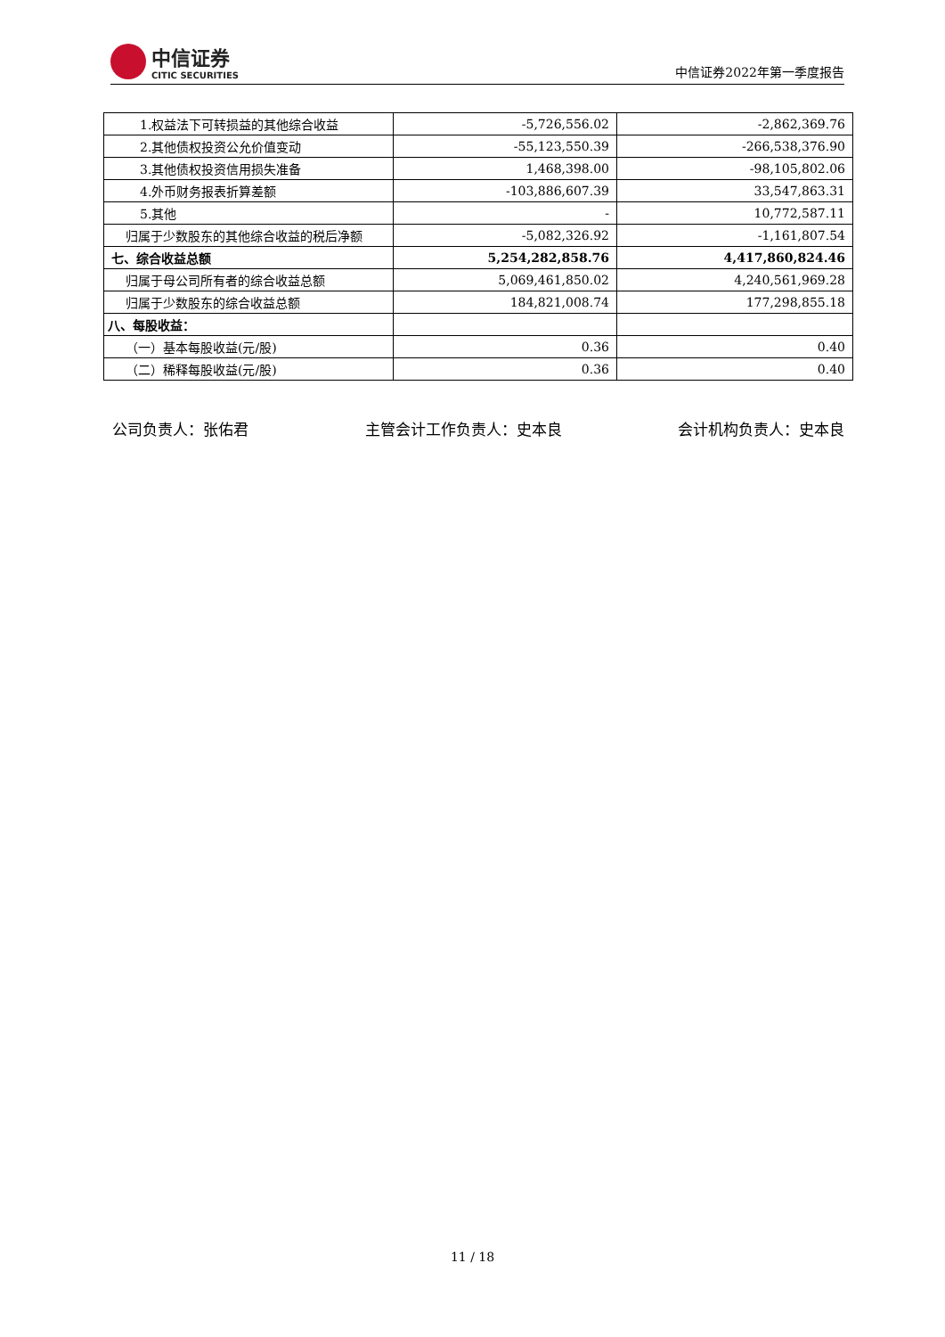中信证券
CITIC SECURITIES
中信证券2022年第一季度报告
| 1.权益法下可转损益的其他综合收益 | -5,726,556.02 | -2,862,369.76 |
| 2.其他债权投资公允价值变动 | -55,123,550.39 | -266,538,376.90 |
| 3.其他债权投资信用损失准备 | 1,468,398.00 | -98,105,802.06 |
| 4.外币财务报表折算差额 | -103,886,607.39 | 33,547,863.31 |
| 5.其他 | - | 10,772,587.11 |
| 归属于少数股东的其他综合收益的税后净额 | -5,082,326.92 | -1,161,807.54 |
| 七、综合收益总额 | 5,254,282,858.76 | 4,417,860,824.46 |
| 归属于母公司所有者的综合收益总额 | 5,069,461,850.02 | 4,240,561,969.28 |
| 归属于少数股东的综合收益总额 | 184,821,008.74 | 177,298,855.18 |
| 八、每股收益： | | |
| （一）基本每股收益(元/股) | 0.36 | 0.40 |
| （二）稀释每股收益(元/股) | 0.36 | 0.40 |
公司负责人：张佑君 主管会计工作负责人：史本良 会计机构负责人：史本良
11 / 18